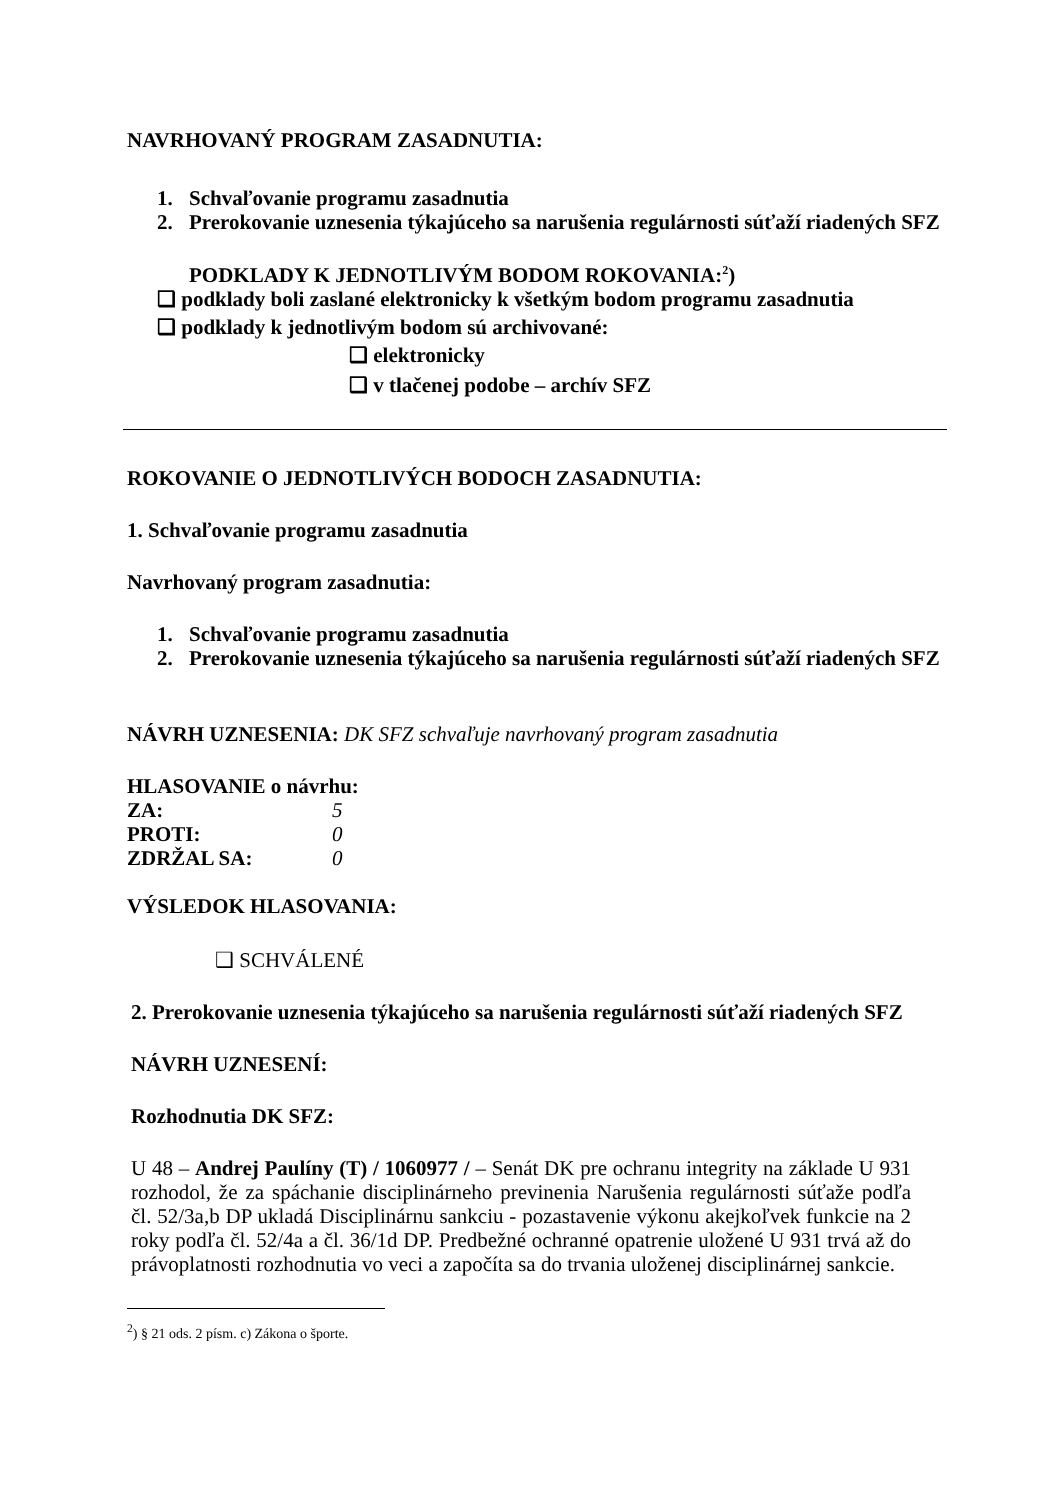NAVRHOVANÝ PROGRAM ZASADNUTIA:
1. Schvaľovanie programu zasadnutia
2. Prerokovanie uznesenia týkajúceho sa narušenia regulárnosti súťaží riadených SFZ
PODKLADY K JEDNOTLIVÝM BODOM ROKOVANIA:<sup>2</sup>)
❑ podklady boli zaslané elektronicky k všetkým bodom programu zasadnutia
❑ podklady k jednotlivým bodom sú archivované:
❑ elektronicky
❑ v tlačenej podobe – archív SFZ
ROKOVANIE O JEDNOTLIVÝCH BODOCH ZASADNUTIA:
1. Schvaľovanie programu zasadnutia
Navrhovaný program zasadnutia:
1. Schvaľovanie programu zasadnutia
2. Prerokovanie uznesenia týkajúceho sa narušenia regulárnosti súťaží riadených SFZ
NÁVRH UZNESENIA: DK SFZ schvaľuje navrhovaný program zasadnutia
HLASOVANIE o návrhu:
ZA: 5
PROTI: 0
ZDRŽAL SA: 0
VÝSLEDOK HLASOVANIA:
❑ SCHVÁLENÉ
2. Prerokovanie uznesenia týkajúceho sa narušenia regulárnosti súťaží riadených SFZ
NÁVRH UZNESENÍ:
Rozhodnutia DK SFZ:
U 48 – Andrej Paulíny (T) / 1060977 / – Senát DK pre ochranu integrity na základe U 931 rozhodol, že za spáchanie disciplinárneho previnenia Narušenia regulárnosti súťaže podľa čl. 52/3a,b DP ukladá Disciplinárnu sankciu - pozastavenie výkonu akejkoľvek funkcie na 2 roky podľa čl. 52/4a a čl. 36/1d DP. Predbežné ochranné opatrenie uložené U 931 trvá až do právoplatnosti rozhodnutia vo veci a započíta sa do trvania uloženej disciplinárnej sankcie.
<sup>2</sup>) § 21 ods. 2 písm. c) Zákona o športe.